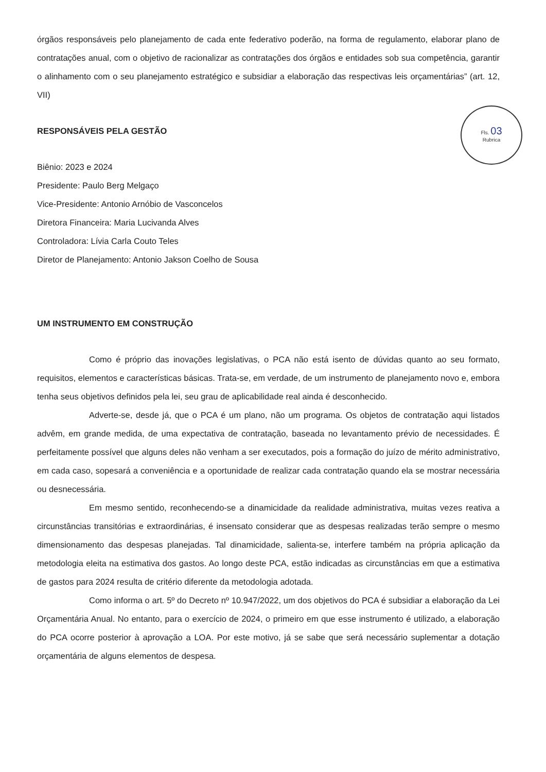órgãos responsáveis pelo planejamento de cada ente federativo poderão, na forma de regulamento, elaborar plano de contratações anual, com o objetivo de racionalizar as contratações dos órgãos e entidades sob sua competência, garantir o alinhamento com o seu planejamento estratégico e subsidiar a elaboração das respectivas leis orçamentárias” (art. 12, VII)
Fls. 03
Rubrica
RESPONSÁVEIS PELA GESTÃO
Biênio: 2023 e 2024
Presidente: Paulo Berg Melgaço
Vice-Presidente: Antonio Arnóbio de Vasconcelos
Diretora Financeira: Maria Lucivanda Alves
Controladora: Lívia Carla Couto Teles
Diretor de Planejamento: Antonio Jakson Coelho de Sousa
UM INSTRUMENTO EM CONSTRUÇÃO
Como é próprio das inovações legislativas, o PCA não está isento de dúvidas quanto ao seu formato, requisitos, elementos e características básicas. Trata-se, em verdade, de um instrumento de planejamento novo e, embora tenha seus objetivos definidos pela lei, seu grau de aplicabilidade real ainda é desconhecido.
Adverte-se, desde já, que o PCA é um plano, não um programa. Os objetos de contratação aqui listados advêm, em grande medida, de uma expectativa de contratação, baseada no levantamento prévio de necessidades. É perfeitamente possível que alguns deles não venham a ser executados, pois a formação do juízo de mérito administrativo, em cada caso, sopesará a conveniência e a oportunidade de realizar cada contratação quando ela se mostrar necessária ou desnecessária.
Em mesmo sentido, reconhecendo-se a dinamicidade da realidade administrativa, muitas vezes reativa a circunstâncias transitórias e extraordinárias, é insensato considerar que as despesas realizadas terão sempre o mesmo dimensionamento das despesas planejadas. Tal dinamicidade, salienta-se, interfere também na própria aplicação da metodologia eleita na estimativa dos gastos. Ao longo deste PCA, estão indicadas as circunstâncias em que a estimativa de gastos para 2024 resulta de critério diferente da metodologia adotada.
Como informa o art. 5º do Decreto nº 10.947/2022, um dos objetivos do PCA é subsidiar a elaboração da Lei Orçamentária Anual. No entanto, para o exercício de 2024, o primeiro em que esse instrumento é utilizado, a elaboração do PCA ocorre posterior à aprovação a LOA. Por este motivo, já se sabe que será necessário suplementar a dotação orçamentária de alguns elementos de despesa.